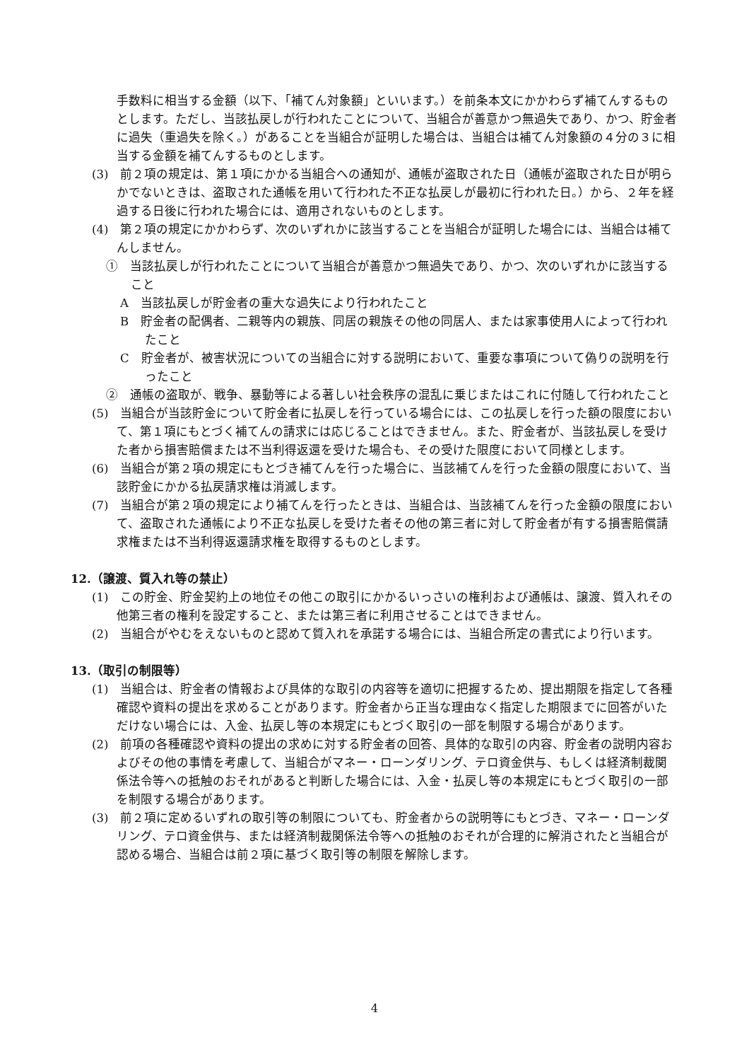手数料に相当する金額（以下、「補てん対象額」といいます。）を前条本文にかかわらず補てんするものとします。ただし、当該払戻しが行われたことについて、当組合が善意かつ無過失であり、かつ、貯金者に過失（重過失を除く。）があることを当組合が証明した場合は、当組合は補てん対象額の４分の３に相当する金額を補てんするものとします。
(3)　前２項の規定は、第１項にかかる当組合への通知が、通帳が盗取された日（通帳が盗取された日が明らかでないときは、盗取された通帳を用いて行われた不正な払戻しが最初に行われた日。）から、２年を経過する日後に行われた場合には、適用されないものとします。
(4)　第２項の規定にかかわらず、次のいずれかに該当することを当組合が証明した場合には、当組合は補てんしません。
①　当該払戻しが行われたことについて当組合が善意かつ無過失であり、かつ、次のいずれかに該当すること
A　当該払戻しが貯金者の重大な過失により行われたこと
B　貯金者の配偶者、二親等内の親族、同居の親族その他の同居人、または家事使用人によって行われたこと
C　貯金者が、被害状況についての当組合に対する説明において、重要な事項について偽りの説明を行ったこと
②　通帳の盗取が、戦争、暴動等による著しい社会秩序の混乱に乗じまたはこれに付随して行われたこと
(5)　当組合が当該貯金について貯金者に払戻しを行っている場合には、この払戻しを行った額の限度において、第１項にもとづく補てんの請求には応じることはできません。また、貯金者が、当該払戻しを受けた者から損害賠償または不当利得返還を受けた場合も、その受けた限度において同様とします。
(6)　当組合が第２項の規定にもとづき補てんを行った場合に、当該補てんを行った金額の限度において、当該貯金にかかる払戻請求権は消滅します。
(7)　当組合が第２項の規定により補てんを行ったときは、当組合は、当該補てんを行った金額の限度において、盗取された通帳により不正な払戻しを受けた者その他の第三者に対して貯金者が有する損害賠償請求権または不当利得返還請求権を取得するものとします。
12.（譲渡、質入れ等の禁止）
(1)　この貯金、貯金契約上の地位その他この取引にかかるいっさいの権利および通帳は、譲渡、質入れその他第三者の権利を設定すること、または第三者に利用させることはできません。
(2)　当組合がやむをえないものと認めて質入れを承諾する場合には、当組合所定の書式により行います。
13.（取引の制限等）
(1)　当組合は、貯金者の情報および具体的な取引の内容等を適切に把握するため、提出期限を指定して各種確認や資料の提出を求めることがあります。貯金者から正当な理由なく指定した期限までに回答がいただけない場合には、入金、払戻し等の本規定にもとづく取引の一部を制限する場合があります。
(2)　前項の各種確認や資料の提出の求めに対する貯金者の回答、具体的な取引の内容、貯金者の説明内容およびその他の事情を考慮して、当組合がマネー・ローンダリング、テロ資金供与、もしくは経済制裁関係法令等への抵触のおそれがあると判断した場合には、入金・払戻し等の本規定にもとづく取引の一部を制限する場合があります。
(3)　前２項に定めるいずれの取引等の制限についても、貯金者からの説明等にもとづき、マネー・ローンダリング、テロ資金供与、または経済制裁関係法令等への抵触のおそれが合理的に解消されたと当組合が認める場合、当組合は前２項に基づく取引等の制限を解除します。
4